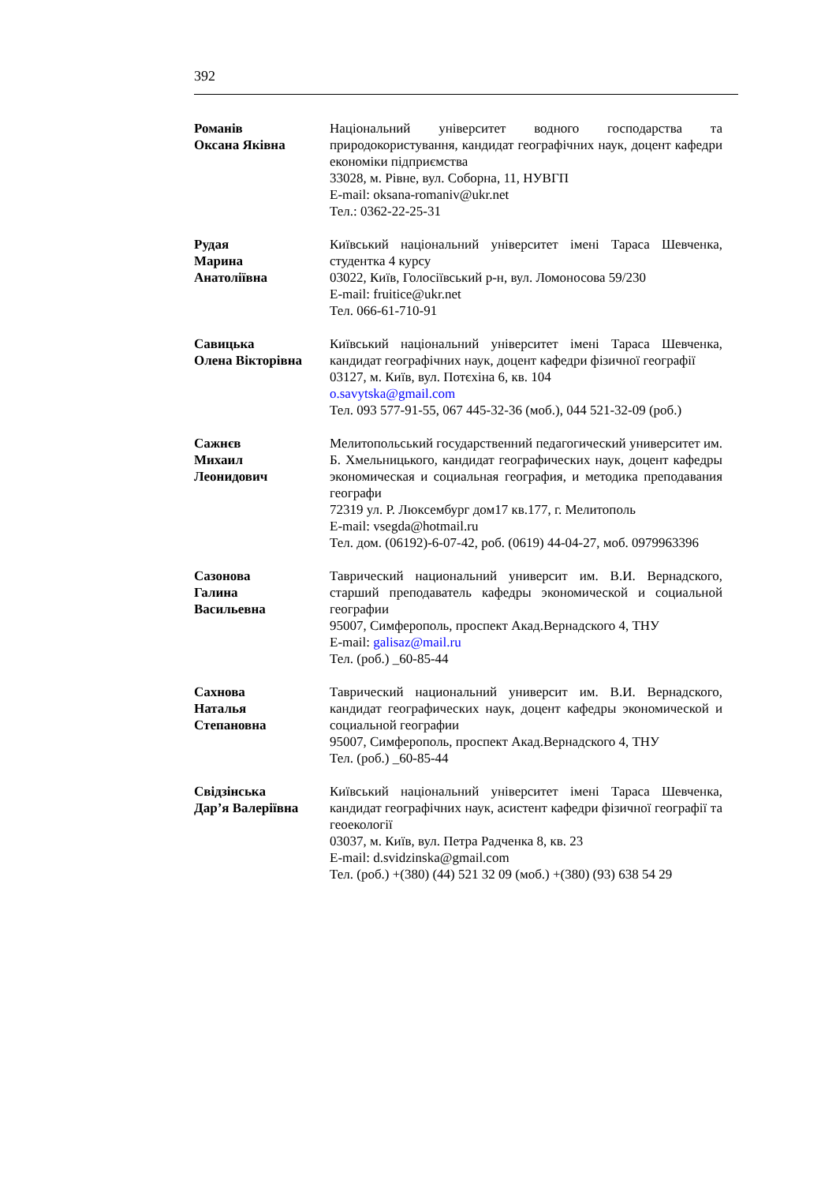392
Романів
Оксана Яківна
Національний університет водного господарства та природокористування, кандидат географічних наук, доцент кафедри економіки підприємства
33028, м. Рівне, вул. Соборна, 11, НУВГП
E-mail: oksana-romaniv@ukr.net
Тел.: 0362-22-25-31
Рудая
Марина
Анатоліївна
Київський національний університет імені Тараса Шевченка, студентка 4 курсу
03022, Київ, Голосіївський р-н, вул. Ломоносова 59/230
E-mail: fruitice@ukr.net
Тел. 066-61-710-91
Савицька
Олена Вікторівна
Київський національний університет імені Тараса Шевченка, кандидат географічних наук, доцент кафедри фізичної географії
03127, м. Київ, вул. Потєхіна 6, кв. 104
o.savytska@gmail.com
Тел. 093 577-91-55, 067 445-32-36 (моб.), 044 521-32-09 (роб.)
Сажнєв
Михаил
Леонидович
Мелитопольський государственний педагогический университет им. Б. Хмельницького, кандидат географических наук, доцент кафедры экономическая и социальная география, и методика преподавания географи
72319 ул. Р. Люксембург дом17 кв.177, г. Мелитополь
E-mail: vsegda@hotmail.ru
Тел. дом. (06192)-6-07-42, роб. (0619) 44-04-27, моб. 0979963396
Сазонова
Галина
Васильевна
Таврический национальний университ им. В.И. Вернадского, старший преподаватель кафедры экономической и социальной географии
95007, Симферополь, проспект Акад.Вернадского 4, ТНУ
E-mail: galisaz@mail.ru
Тел. (роб.) _60-85-44
Сахнова
Наталья
Степановна
Таврический национальний университ им. В.И. Вернадского, кандидат географических наук, доцент кафедры экономической и социальной географии
95007, Симферополь, проспект Акад.Вернадского 4, ТНУ
Тел. (роб.) _60-85-44
Свідзінська
Дар’я Валеріївна
Київський національний університет імені Тараса Шевченка, кандидат географічних наук, асистент кафедри фізичної географії та геоекології
03037, м. Київ, вул. Петра Радченка 8, кв. 23
E-mail: d.svidzinska@gmail.com
Тел. (роб.) +(380) (44) 521 32 09 (моб.) +(380) (93) 638 54 29